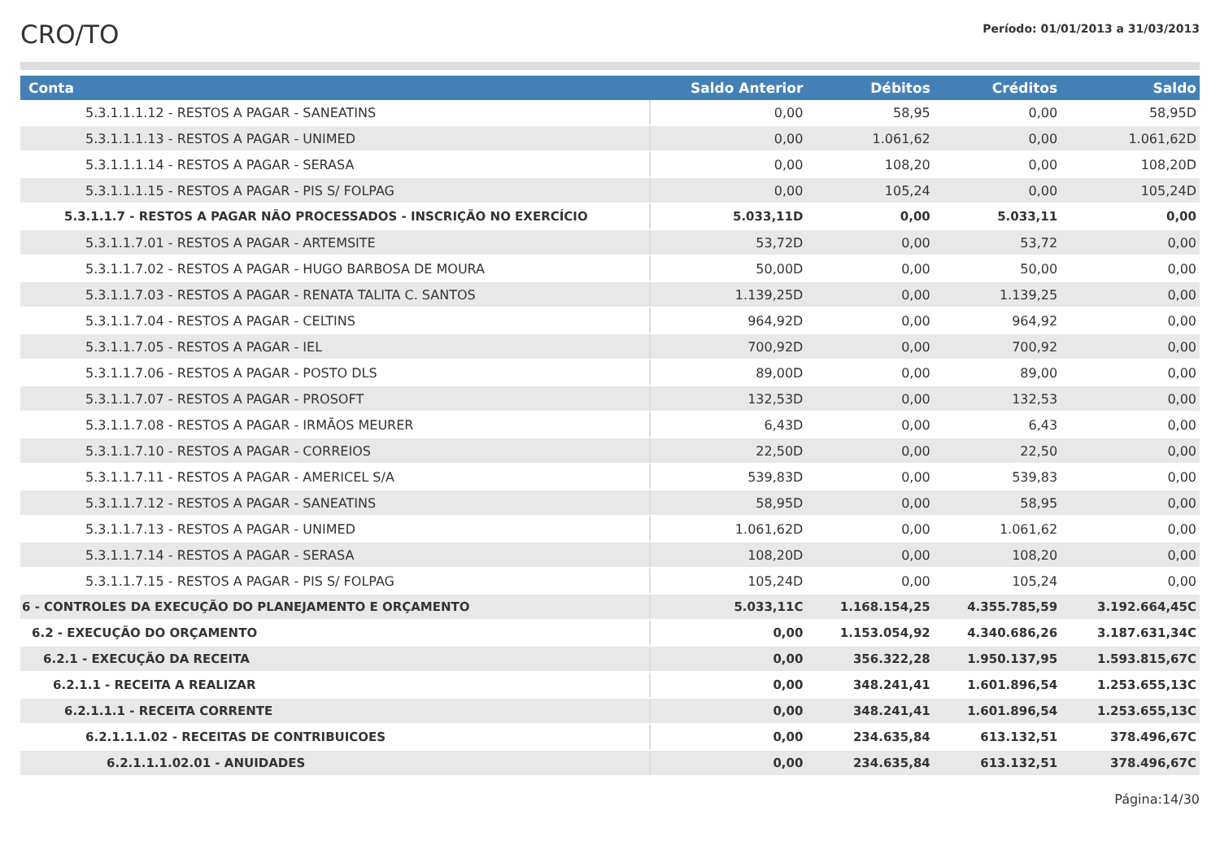CRO/TO
Período: 01/01/2013 a 31/03/2013
| Conta | Saldo Anterior | Débitos | Créditos | Saldo |
| --- | --- | --- | --- | --- |
| 5.3.1.1.1.12 - RESTOS A PAGAR - SANEATINS | 0,00 | 58,95 | 0,00 | 58,95D |
| 5.3.1.1.1.13 - RESTOS A PAGAR - UNIMED | 0,00 | 1.061,62 | 0,00 | 1.061,62D |
| 5.3.1.1.1.14 - RESTOS A PAGAR - SERASA | 0,00 | 108,20 | 0,00 | 108,20D |
| 5.3.1.1.1.15 - RESTOS A PAGAR - PIS S/ FOLPAG | 0,00 | 105,24 | 0,00 | 105,24D |
| 5.3.1.1.7 - RESTOS A PAGAR NÃO PROCESSADOS - INSCRIÇÃO NO EXERCÍCIO | 5.033,11D | 0,00 | 5.033,11 | 0,00 |
| 5.3.1.1.7.01 - RESTOS A PAGAR - ARTEMSITE | 53,72D | 0,00 | 53,72 | 0,00 |
| 5.3.1.1.7.02 - RESTOS A PAGAR - HUGO BARBOSA DE MOURA | 50,00D | 0,00 | 50,00 | 0,00 |
| 5.3.1.1.7.03 - RESTOS A PAGAR - RENATA TALITA C. SANTOS | 1.139,25D | 0,00 | 1.139,25 | 0,00 |
| 5.3.1.1.7.04 - RESTOS A PAGAR - CELTINS | 964,92D | 0,00 | 964,92 | 0,00 |
| 5.3.1.1.7.05 - RESTOS A PAGAR - IEL | 700,92D | 0,00 | 700,92 | 0,00 |
| 5.3.1.1.7.06 - RESTOS A PAGAR - POSTO DLS | 89,00D | 0,00 | 89,00 | 0,00 |
| 5.3.1.1.7.07 - RESTOS A PAGAR - PROSOFT | 132,53D | 0,00 | 132,53 | 0,00 |
| 5.3.1.1.7.08 - RESTOS A PAGAR - IRMÃOS MEURER | 6,43D | 0,00 | 6,43 | 0,00 |
| 5.3.1.1.7.10 - RESTOS A PAGAR - CORREIOS | 22,50D | 0,00 | 22,50 | 0,00 |
| 5.3.1.1.7.11 - RESTOS A PAGAR - AMERICEL S/A | 539,83D | 0,00 | 539,83 | 0,00 |
| 5.3.1.1.7.12 - RESTOS A PAGAR - SANEATINS | 58,95D | 0,00 | 58,95 | 0,00 |
| 5.3.1.1.7.13 - RESTOS A PAGAR - UNIMED | 1.061,62D | 0,00 | 1.061,62 | 0,00 |
| 5.3.1.1.7.14 - RESTOS A PAGAR - SERASA | 108,20D | 0,00 | 108,20 | 0,00 |
| 5.3.1.1.7.15 - RESTOS A PAGAR - PIS S/ FOLPAG | 105,24D | 0,00 | 105,24 | 0,00 |
| 6 - CONTROLES DA EXECUÇÃO DO PLANEJAMENTO E ORÇAMENTO | 5.033,11C | 1.168.154,25 | 4.355.785,59 | 3.192.664,45C |
| 6.2 - EXECUÇÃO DO ORÇAMENTO | 0,00 | 1.153.054,92 | 4.340.686,26 | 3.187.631,34C |
| 6.2.1 - EXECUÇÃO DA RECEITA | 0,00 | 356.322,28 | 1.950.137,95 | 1.593.815,67C |
| 6.2.1.1 - RECEITA A REALIZAR | 0,00 | 348.241,41 | 1.601.896,54 | 1.253.655,13C |
| 6.2.1.1.1 - RECEITA CORRENTE | 0,00 | 348.241,41 | 1.601.896,54 | 1.253.655,13C |
| 6.2.1.1.1.02 - RECEITAS DE CONTRIBUICOES | 0,00 | 234.635,84 | 613.132,51 | 378.496,67C |
| 6.2.1.1.1.02.01 - ANUIDADES | 0,00 | 234.635,84 | 613.132,51 | 378.496,67C |
Página:14/30